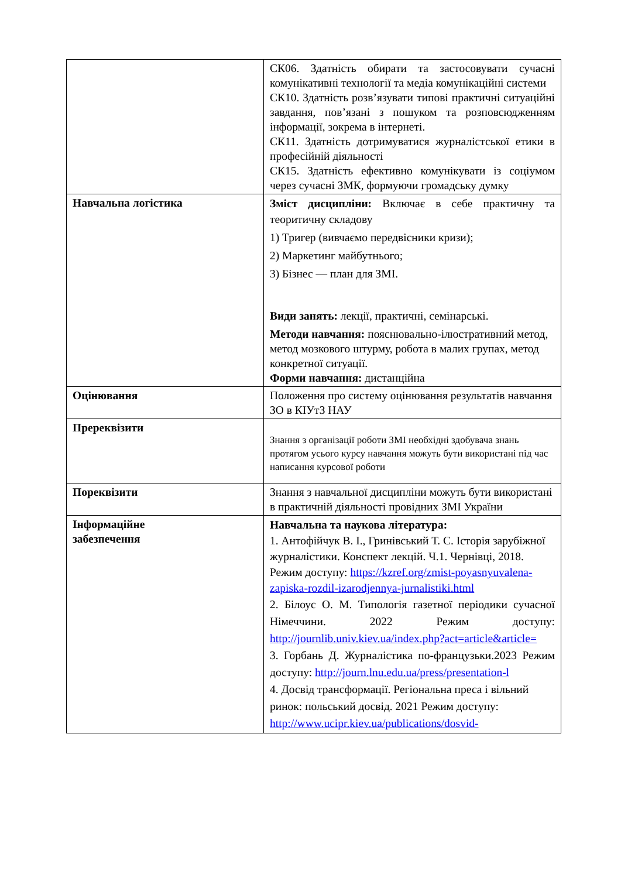| | СК06. Здатність обирати та застосовувати сучасні комунікативні технології та медіа комунікаційні системи СК10. Здатність розв’язувати типові практичні ситуаційні завдання, пов’язані з пошуком та розповсюдженням інформації, зокрема в інтернеті. СК11. Здатність дотримуватися журналістської етики в професійній діяльності СК15. Здатність ефективно комунікувати із соціумом через сучасні ЗМК, формуючи громадську думку |
| Навчальна логістика | Зміст дисципліни: Включає в себе практичну та теоритичну складову 1) Тригер (вивчаємо передвісники кризи); 2) Маркетинг майбутнього; 3) Бізнес — план для ЗМІ. Види занять: лекції, практичні, семінарські. Методи навчання: пояснювально-ілюстративний метод, метод мозкового штурму, робота в малих групах, метод конкретної ситуації. Форми навчання: дистанційна |
| Оцінювання | Положення про систему оцінювання результатів навчання ЗО в КІУтЗ НАУ |
| Пререквізити | Знання з організації роботи ЗМІ необхідні здобувача знань протягом усього курсу навчання можуть бути використані під час написання курсової роботи |
| Пореквізити | Знання з навчальної дисципліни можуть бути використані в практичній діяльності провідних ЗМІ України |
| Інформаційне забезпечення | Навчальна та наукова література: 1. Антофійчук В. І., Гринівський Т. С. Історія зарубіжної журналістики. Конспект лекцій. Ч.1. Чернівці, 2018. Режим доступу: https://kzref.org/zmist-poyasnyuvalena-zapiska-rozdil-izarodjennya-jurnalistiki.html 2. Білоус О. М. Типологія газетної періодики сучасної Німеччини. 2022 Режим доступу: http://journlib.univ.kiev.ua/index.php?act=article&article= 3. Горбань Д. Журналістика по-французьки.2023 Режим доступу: http://journ.lnu.edu.ua/press/presentation-l 4. Досвід трансформації. Регіональна преса і вільний ринок: польський досвід. 2021 Режим доступу: http://www.ucipr.kiev.ua/publications/dosvid- |